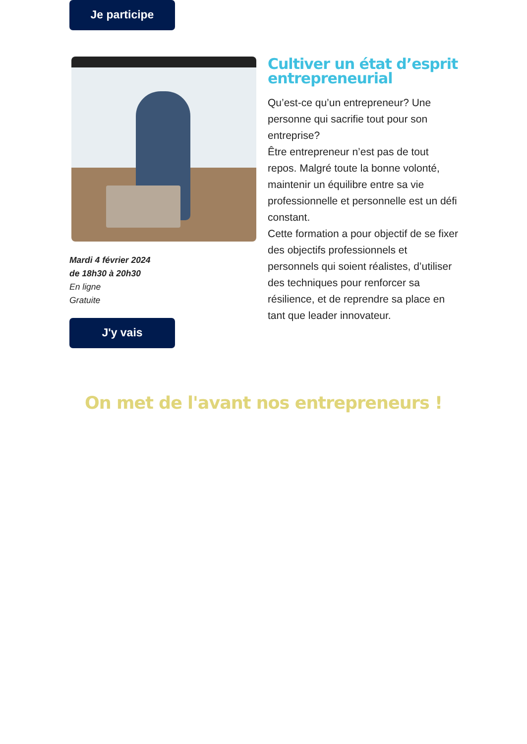Je participe
Mardi 4 février 2024
de 18h30 à 20h30
En ligne
Gratuite
J'y vais
Cultiver un état d’esprit entrepreneurial
Qu’est-ce qu’un entrepreneur? Une personne qui sacrifie tout pour son entreprise?
Être entrepreneur n’est pas de tout repos. Malgré toute la bonne volonté, maintenir un équilibre entre sa vie professionnelle et personnelle est un défi constant.
Cette formation a pour objectif de se fixer des objectifs professionnels et personnels qui soient réalistes, d’utiliser des techniques pour renforcer sa résilience, et de reprendre sa place en tant que leader innovateur.
On met de l'avant nos entrepreneurs !